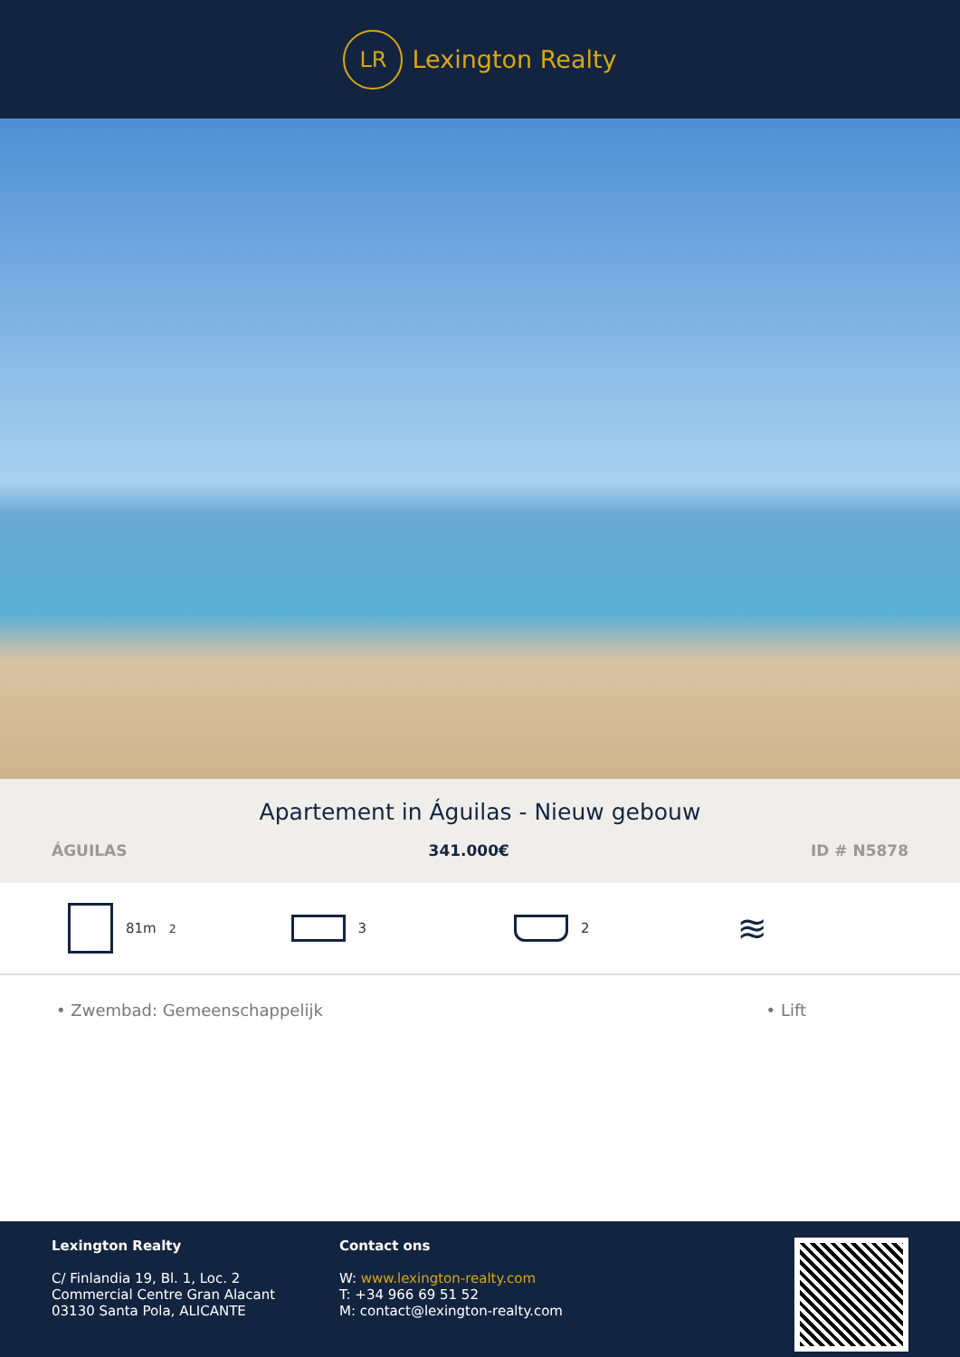LR
Lexington Realty
Apartement in Águilas - Nieuw gebouw
ÁGUILAS 341.000€ ID # N5878
81m<sup>2</sup> 3 2
≋
• Zwembad: Gemeenschappelijk • Lift
Lexington Realty
C/ Finlandia 19, Bl. 1, Loc. 2
Commercial Centre Gran Alacant
03130 Santa Pola, ALICANTE
Contact ons
W: www.lexington-realty.com
T: +34 966 69 51 52
M: contact@lexington-realty.com